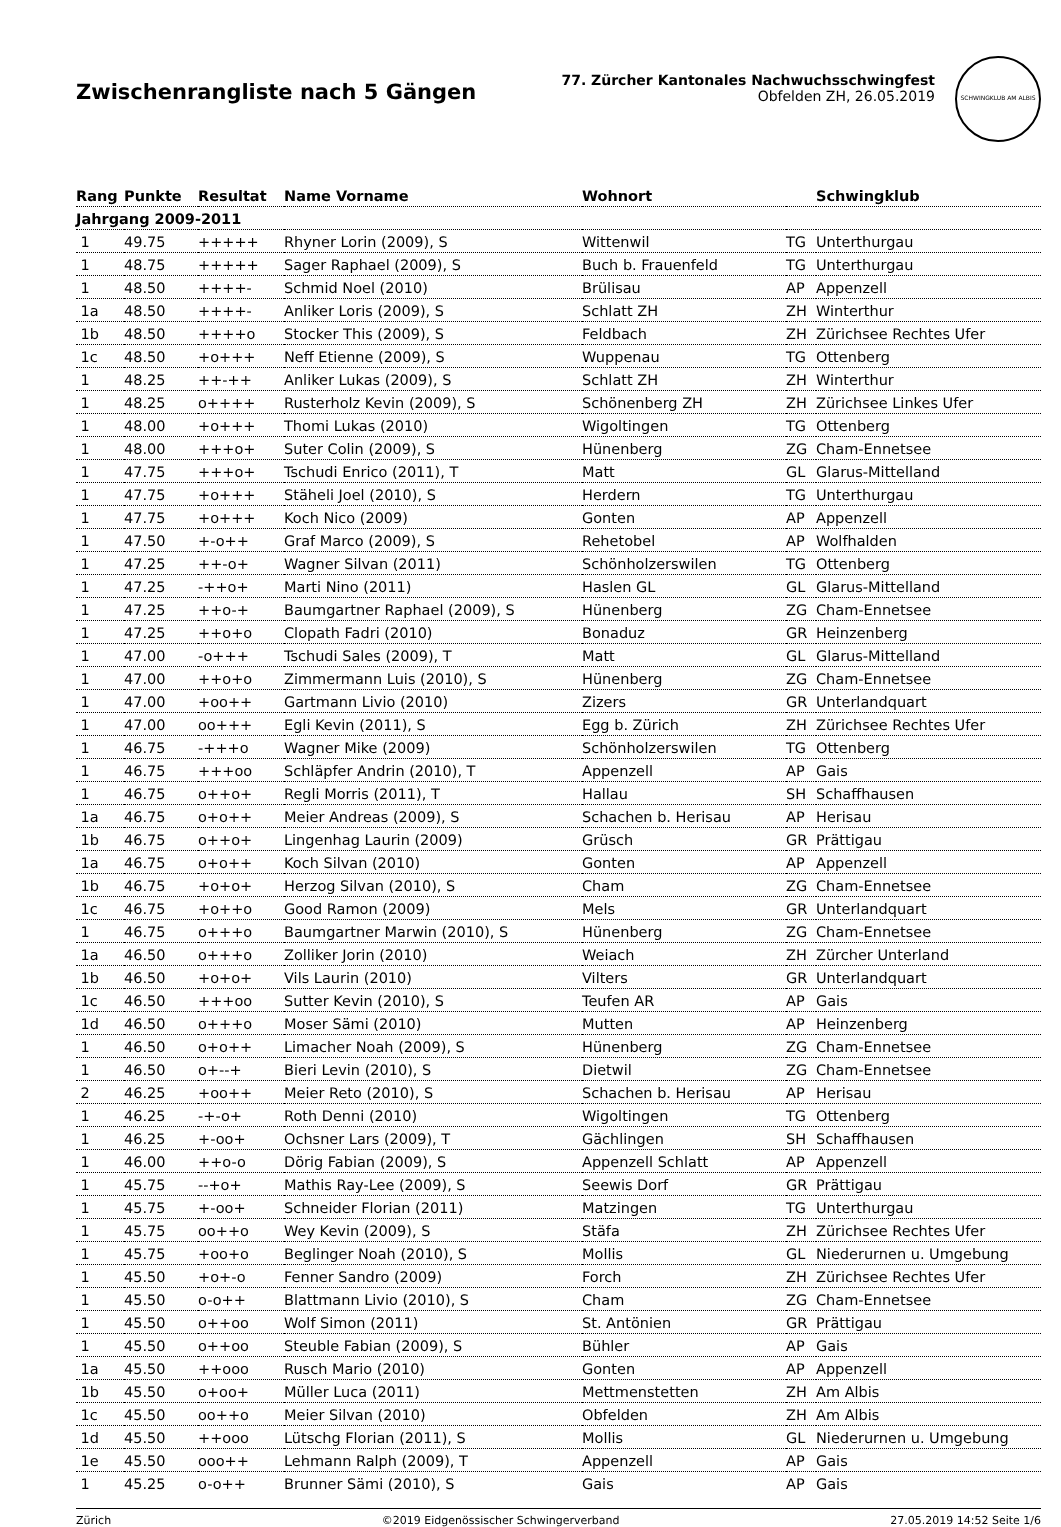Zwischenrangliste nach 5 Gängen
77. Zürcher Kantonales Nachwuchsschwingfest
Obfelden ZH, 26.05.2019
SCHWINGKLUB AM ALBIS
| Rang | Punkte | Resultat | Name Vorname | Wohnort | | Schwingklub |
| --- | --- | --- | --- | --- | --- | --- |
| Jahrgang 2009-2011 | | | | | | |
| 1 | 49.75 | +++++ | Rhyner Lorin (2009), S | Wittenwil | TG | Unterthurgau |
| 1 | 48.75 | +++++ | Sager Raphael (2009), S | Buch b. Frauenfeld | TG | Unterthurgau |
| 1 | 48.50 | ++++- | Schmid Noel (2010) | Brülisau | AP | Appenzell |
| 1a | 48.50 | ++++- | Anliker Loris (2009), S | Schlatt ZH | ZH | Winterthur |
| 1b | 48.50 | ++++o | Stocker This (2009), S | Feldbach | ZH | Zürichsee Rechtes Ufer |
| 1c | 48.50 | +o+++ | Neff Etienne (2009), S | Wuppenau | TG | Ottenberg |
| 1 | 48.25 | ++-++ | Anliker Lukas (2009), S | Schlatt ZH | ZH | Winterthur |
| 1 | 48.25 | o++++ | Rusterholz Kevin (2009), S | Schönenberg ZH | ZH | Zürichsee Linkes Ufer |
| 1 | 48.00 | +o+++ | Thomi Lukas (2010) | Wigoltingen | TG | Ottenberg |
| 1 | 48.00 | +++o+ | Suter Colin (2009), S | Hünenberg | ZG | Cham-Ennetsee |
| 1 | 47.75 | +++o+ | Tschudi Enrico (2011), T | Matt | GL | Glarus-Mittelland |
| 1 | 47.75 | +o+++ | Stäheli Joel (2010), S | Herdern | TG | Unterthurgau |
| 1 | 47.75 | +o+++ | Koch Nico (2009) | Gonten | AP | Appenzell |
| 1 | 47.50 | +-o++ | Graf Marco (2009), S | Rehetobel | AP | Wolfhalden |
| 1 | 47.25 | ++-o+ | Wagner Silvan (2011) | Schönholzerswilen | TG | Ottenberg |
| 1 | 47.25 | -++o+ | Marti Nino (2011) | Haslen GL | GL | Glarus-Mittelland |
| 1 | 47.25 | ++o-+ | Baumgartner Raphael (2009), S | Hünenberg | ZG | Cham-Ennetsee |
| 1 | 47.25 | ++o+o | Clopath Fadri (2010) | Bonaduz | GR | Heinzenberg |
| 1 | 47.00 | -o+++ | Tschudi Sales (2009), T | Matt | GL | Glarus-Mittelland |
| 1 | 47.00 | ++o+o | Zimmermann Luis (2010), S | Hünenberg | ZG | Cham-Ennetsee |
| 1 | 47.00 | +oo++ | Gartmann Livio (2010) | Zizers | GR | Unterlandquart |
| 1 | 47.00 | oo+++ | Egli Kevin (2011), S | Egg b. Zürich | ZH | Zürichsee Rechtes Ufer |
| 1 | 46.75 | -+++o | Wagner Mike (2009) | Schönholzerswilen | TG | Ottenberg |
| 1 | 46.75 | +++oo | Schläpfer Andrin (2010), T | Appenzell | AP | Gais |
| 1 | 46.75 | o++o+ | Regli Morris (2011), T | Hallau | SH | Schaffhausen |
| 1a | 46.75 | o+o++ | Meier Andreas (2009), S | Schachen b. Herisau | AP | Herisau |
| 1b | 46.75 | o++o+ | Lingenhag Laurin (2009) | Grüsch | GR | Prättigau |
| 1a | 46.75 | o+o++ | Koch Silvan (2010) | Gonten | AP | Appenzell |
| 1b | 46.75 | +o+o+ | Herzog Silvan (2010), S | Cham | ZG | Cham-Ennetsee |
| 1c | 46.75 | +o++o | Good Ramon (2009) | Mels | GR | Unterlandquart |
| 1 | 46.75 | o+++o | Baumgartner Marwin (2010), S | Hünenberg | ZG | Cham-Ennetsee |
| 1a | 46.50 | o+++o | Zolliker Jorin (2010) | Weiach | ZH | Zürcher Unterland |
| 1b | 46.50 | +o+o+ | Vils Laurin (2010) | Vilters | GR | Unterlandquart |
| 1c | 46.50 | +++oo | Sutter Kevin (2010), S | Teufen AR | AP | Gais |
| 1d | 46.50 | o+++o | Moser Sämi (2010) | Mutten | AP | Heinzenberg |
| 1 | 46.50 | o+o++ | Limacher Noah (2009), S | Hünenberg | ZG | Cham-Ennetsee |
| 1 | 46.50 | o+--+ | Bieri Levin (2010), S | Dietwil | ZG | Cham-Ennetsee |
| 2 | 46.25 | +oo++ | Meier Reto (2010), S | Schachen b. Herisau | AP | Herisau |
| 1 | 46.25 | -+-o+ | Roth Denni (2010) | Wigoltingen | TG | Ottenberg |
| 1 | 46.25 | +-oo+ | Ochsner Lars (2009), T | Gächlingen | SH | Schaffhausen |
| 1 | 46.00 | ++o-o | Dörig Fabian (2009), S | Appenzell Schlatt | AP | Appenzell |
| 1 | 45.75 | --+o+ | Mathis Ray-Lee (2009), S | Seewis Dorf | GR | Prättigau |
| 1 | 45.75 | +-oo+ | Schneider Florian (2011) | Matzingen | TG | Unterthurgau |
| 1 | 45.75 | oo++o | Wey Kevin (2009), S | Stäfa | ZH | Zürichsee Rechtes Ufer |
| 1 | 45.75 | +oo+o | Beglinger Noah (2010), S | Mollis | GL | Niederurnen u. Umgebung |
| 1 | 45.50 | +o+-o | Fenner Sandro (2009) | Forch | ZH | Zürichsee Rechtes Ufer |
| 1 | 45.50 | o-o++ | Blattmann Livio (2010), S | Cham | ZG | Cham-Ennetsee |
| 1 | 45.50 | o++oo | Wolf Simon (2011) | St. Antönien | GR | Prättigau |
| 1 | 45.50 | o++oo | Steuble Fabian (2009), S | Bühler | AP | Gais |
| 1a | 45.50 | ++ooo | Rusch Mario (2010) | Gonten | AP | Appenzell |
| 1b | 45.50 | o+oo+ | Müller Luca (2011) | Mettmenstetten | ZH | Am Albis |
| 1c | 45.50 | oo++o | Meier Silvan (2010) | Obfelden | ZH | Am Albis |
| 1d | 45.50 | ++ooo | Lütschg Florian (2011), S | Mollis | GL | Niederurnen u. Umgebung |
| 1e | 45.50 | ooo++ | Lehmann Ralph (2009), T | Appenzell | AP | Gais |
| 1 | 45.25 | o-o++ | Brunner Sämi (2010), S | Gais | AP | Gais |
Zürich ©2019 Eidgenössischer Schwingerverband 27.05.2019 14:52 Seite 1/6